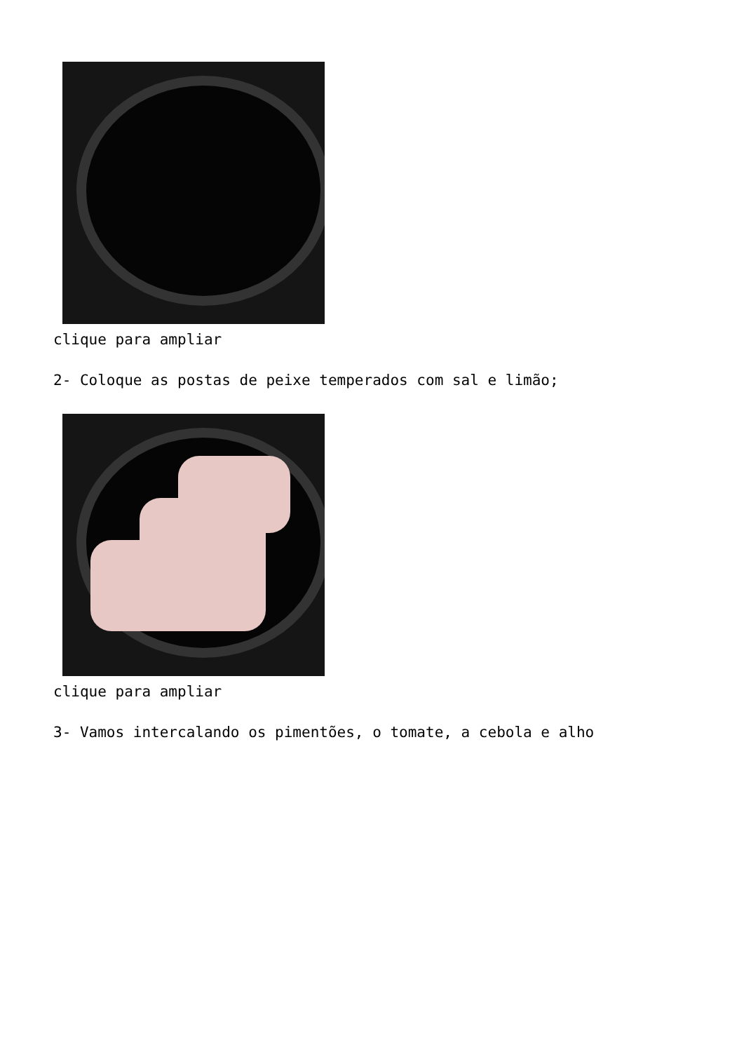clique para ampliar
2- Coloque as postas de peixe temperados com sal e limão;
clique para ampliar
3- Vamos intercalando os pimentões, o tomate, a cebola e alho